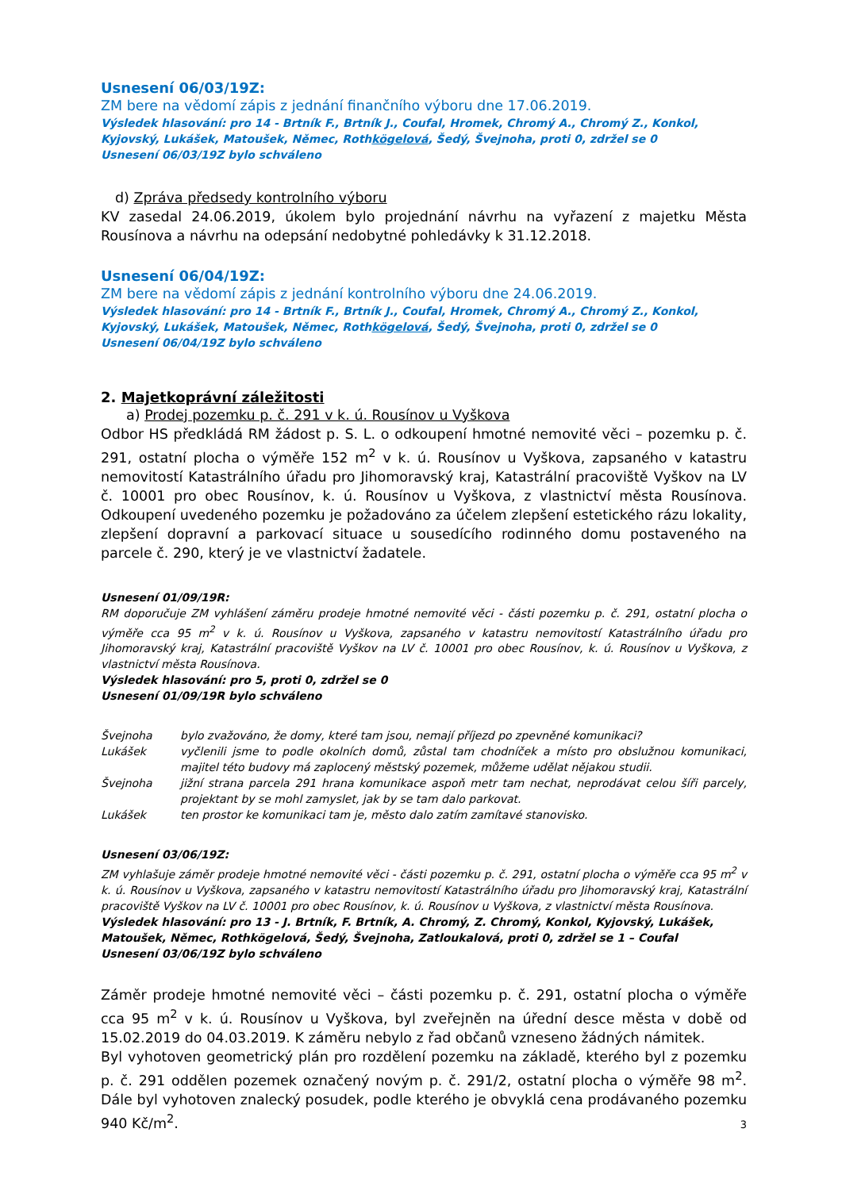Usnesení 06/03/19Z:
ZM bere na vědomí zápis z jednání finančního výboru dne 17.06.2019.
Výsledek hlasování: pro 14 - Brtník F., Brtník J., Coufal, Hromek, Chromý A., Chromý Z., Konkol, Kyjovský, Lukášek, Matoušek, Němec, Rothkögelová, Šedý, Švejnoha, proti 0, zdržel se 0
Usnesení 06/03/19Z bylo schváleno
d) Zpráva předsedy kontrolního výboru
KV zasedal 24.06.2019, úkolem bylo projednání návrhu na vyřazení z majetku Města Rousínova a návrhu na odepsání nedobytné pohledávky k 31.12.2018.
Usnesení 06/04/19Z:
ZM bere na vědomí zápis z jednání kontrolního výboru dne 24.06.2019.
Výsledek hlasování: pro 14 - Brtník F., Brtník J., Coufal, Hromek, Chromý A., Chromý Z., Konkol, Kyjovský, Lukášek, Matoušek, Němec, Rothkögelová, Šedý, Švejnoha, proti 0, zdržel se 0
Usnesení 06/04/19Z bylo schváleno
2. Majetkoprávní záležitosti
a) Prodej pozemku p. č. 291 v k. ú. Rousínov u Vyškova
Odbor HS předkládá RM žádost p. S. L. o odkoupení hmotné nemovité věci – pozemku p. č. 291, ostatní plocha o výměře 152 m<sup>2</sup> v k. ú. Rousínov u Vyškova, zapsaného v katastru nemovitostí Katastrálního úřadu pro Jihomoravský kraj, Katastrální pracoviště Vyškov na LV č. 10001 pro obec Rousínov, k. ú. Rousínov u Vyškova, z vlastnictví města Rousínova. Odkoupení uvedeného pozemku je požadováno za účelem zlepšení estetického rázu lokality, zlepšení dopravní a parkovací situace u sousedícího rodinného domu postaveného na parcele č. 290, který je ve vlastnictví žadatele.
Usnesení 01/09/19R:
RM doporučuje ZM vyhlášení záměru prodeje hmotné nemovité věci - části pozemku p. č. 291, ostatní plocha o výměře cca 95 m<sup>2</sup> v k. ú. Rousínov u Vyškova, zapsaného v katastru nemovitostí Katastrálního úřadu pro Jihomoravský kraj, Katastrální pracoviště Vyškov na LV č. 10001 pro obec Rousínov, k. ú. Rousínov u Vyškova, z vlastnictví města Rousínova.
Výsledek hlasování: pro 5, proti 0, zdržel se 0
Usnesení 01/09/19R bylo schváleno
| Švejnoha | bylo zvažováno, že domy, které tam jsou, nemají příjezd po zpevněné komunikaci? |
| Lukášek | vyčlenili jsme to podle okolních domů, zůstal tam chodníček a místo pro obslužnou komunikaci, majitel této budovy má zaplocený městský pozemek, můžeme udělat nějakou studii. |
| Švejnoha | jižní strana parcela 291 hrana komunikace aspoň metr tam nechat, neprodávat celou šíři parcely, projektant by se mohl zamyslet, jak by se tam dalo parkovat. |
| Lukášek | ten prostor ke komunikaci tam je, město dalo zatím zamítavé stanovisko. |
Usnesení 03/06/19Z:
ZM vyhlašuje záměr prodeje hmotné nemovité věci - části pozemku p. č. 291, ostatní plocha o výměře cca 95 m<sup>2</sup> v k. ú. Rousínov u Vyškova, zapsaného v katastru nemovitostí Katastrálního úřadu pro Jihomoravský kraj, Katastrální pracoviště Vyškov na LV č. 10001 pro obec Rousínov, k. ú. Rousínov u Vyškova, z vlastnictví města Rousínova.
Výsledek hlasování: pro 13 - J. Brtník, F. Brtník, A. Chromý, Z. Chromý, Konkol, Kyjovský, Lukášek, Matoušek, Němec, Rothkögelová, Šedý, Švejnoha, Zatloukalová, proti 0, zdržel se 1 – Coufal
Usnesení 03/06/19Z bylo schváleno
Záměr prodeje hmotné nemovité věci – části pozemku p. č. 291, ostatní plocha o výměře cca 95 m<sup>2</sup> v k. ú. Rousínov u Vyškova, byl zveřejněn na úřední desce města v době od 15.02.2019 do 04.03.2019. K záměru nebylo z řad občanů vzneseno žádných námitek.
Byl vyhotoven geometrický plán pro rozdělení pozemku na základě, kterého byl z pozemku p. č. 291 oddělen pozemek označený novým p. č. 291/2, ostatní plocha o výměře 98 m<sup>2</sup>. Dále byl vyhotoven znalecký posudek, podle kterého je obvyklá cena prodávaného pozemku 940 Kč/m<sup>2</sup>.
3